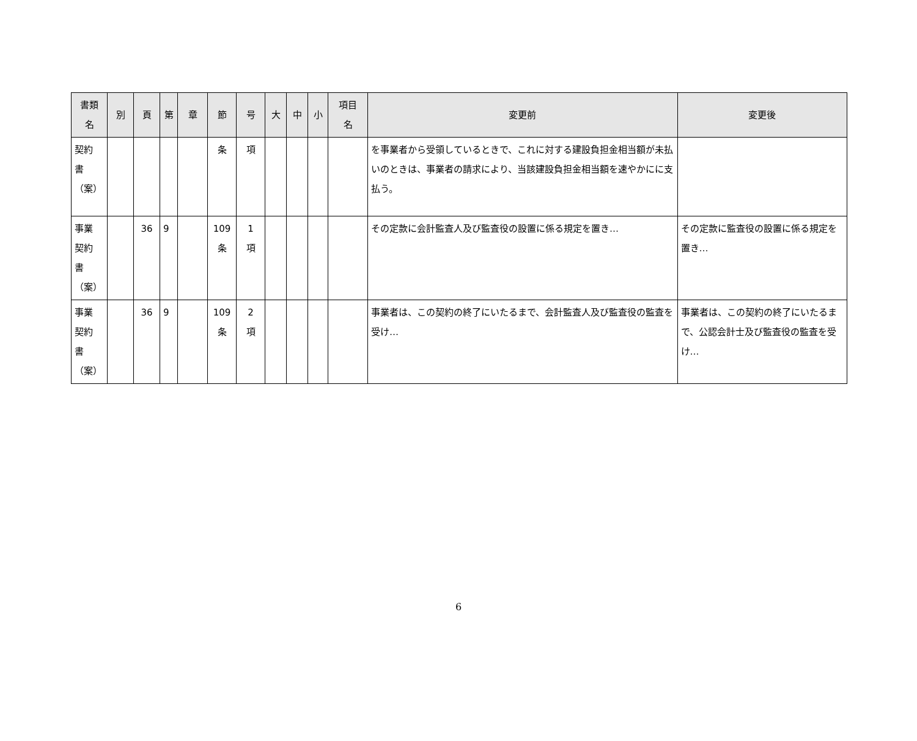| 書類 名 | 別 | 頁 | 第 | 章 | 節 | 号 | 大 | 中 | 小 | 項目 名 | 変更前 | 変更後 |
| --- | --- | --- | --- | --- | --- | --- | --- | --- | --- | --- | --- | --- |
| 契約 書 （案） | | | | | 条 | 項 | | | | | を事業者から受領しているときで、これに対する建設負担金相当額が未払いのときは、事業者の請求により、当該建設負担金相当額を速やかにに支払う。 | |
| 事業 契約 書 （案） | | 36 | 9 | | 109 条 | 1 項 | | | | | その定款に会計監査人及び監査役の設置に係る規定を置き… | その定款に監査役の設置に係る規定を置き… |
| 事業 契約 書 （案） | | 36 | 9 | | 109 条 | 2 項 | | | | | 事業者は、この契約の終了にいたるまで、会計監査人及び監査役の監査を受け… | 事業者は、この契約の終了にいたるまで、公認会計士及び監査役の監査を受け… |
6